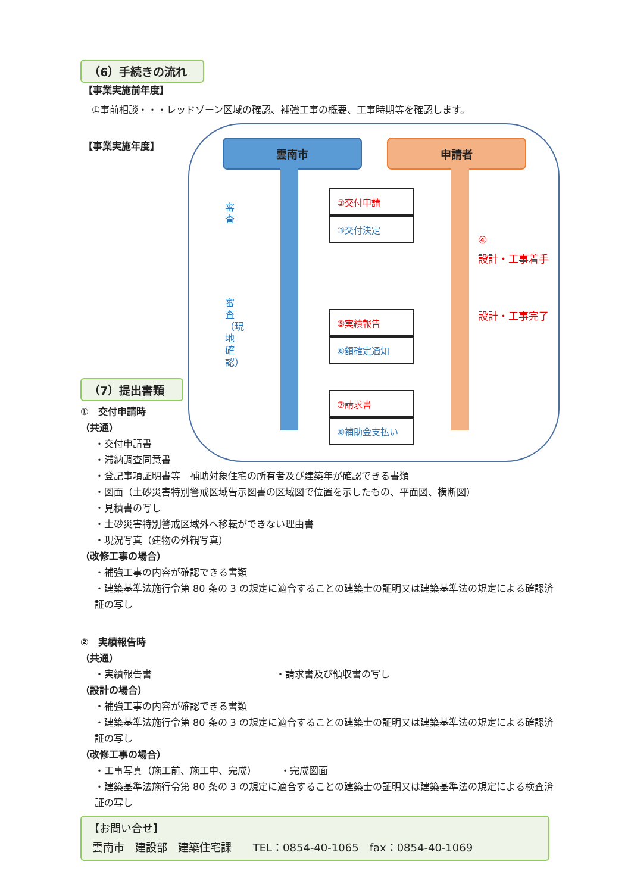（6）手続きの流れ
【事業実施前年度】
①事前相談・・・レッドゾーン区域の確認、補強工事の概要、工事時期等を確認します。
【事業実施年度】
雲南市 申請者
審査
審査（現地確認）
②交付申請
③交付決定
⑤実績報告
⑥額確定通知
⑦請求書
⑧補助金支払い
④
設計・工事着手
設計・工事完了
（7）提出書類
①　交付申請時
（共通）
・交付申請書
・滞納調査同意書
・登記事項証明書等　補助対象住宅の所有者及び建築年が確認できる書類
・図面（土砂災害特別警戒区域告示図書の区域図で位置を示したもの、平面図、横断図）
・見積書の写し
・土砂災害特別警戒区域外へ移転ができない理由書
・現況写真（建物の外観写真）
（改修工事の場合）
・補強工事の内容が確認できる書類
・建築基準法施行令第 80 条の 3 の規定に適合することの建築士の証明又は建築基準法の規定による確認済証の写し
②　実績報告時
（共通）
・実績報告書　　　　　　　　　　　　　・請求書及び領収書の写し
（設計の場合）
・補強工事の内容が確認できる書類
・建築基準法施行令第 80 条の 3 の規定に適合することの建築士の証明又は建築基準法の規定による確認済証の写し
（改修工事の場合）
・工事写真（施工前、施工中、完成）　　　・完成図面
・建築基準法施行令第 80 条の 3 の規定に適合することの建築士の証明又は建築基準法の規定による検査済証の写し
【お問い合せ】
雲南市　建設部　建築住宅課　　TEL：0854-40-1065　fax：0854-40-1069